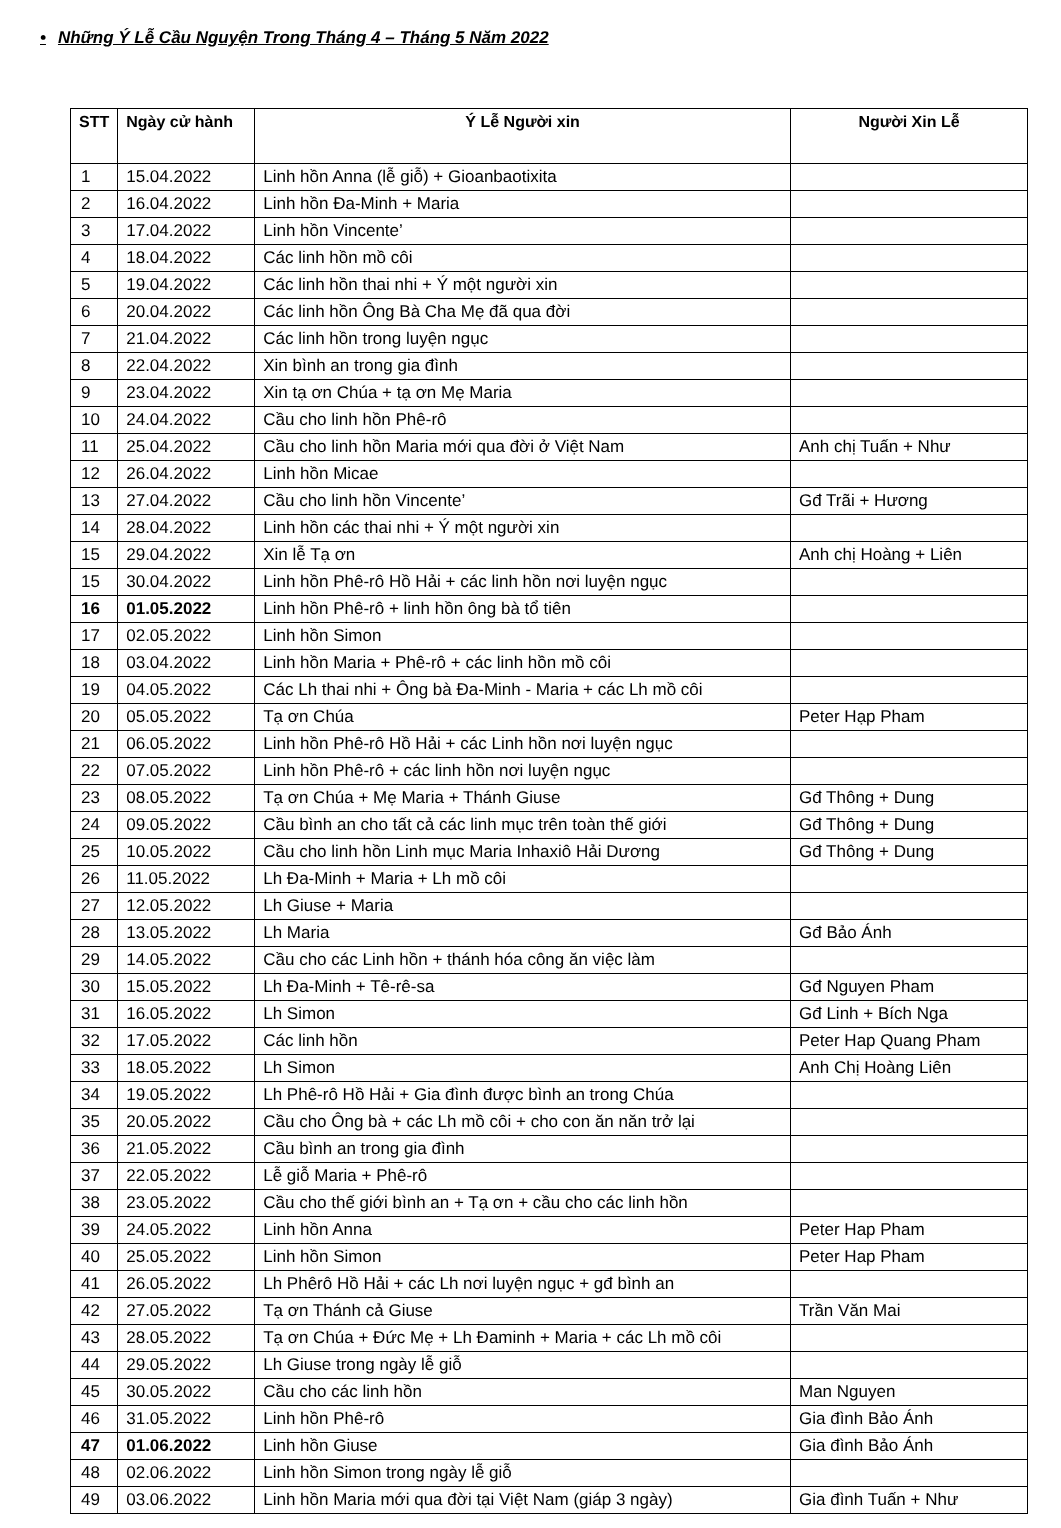• Những Ý Lễ Cầu Nguyện Trong Tháng 4 – Tháng 5 Năm 2022
| STT | Ngày cử hành | Ý Lễ Người xin | Người Xin Lễ |
| --- | --- | --- | --- |
| 1 | 15.04.2022 | Linh hồn Anna (lễ giỗ) + Gioanbaotixita | |
| 2 | 16.04.2022 | Linh hồn Đa-Minh + Maria | |
| 3 | 17.04.2022 | Linh hồn Vincente’ | |
| 4 | 18.04.2022 | Các linh hồn mồ côi | |
| 5 | 19.04.2022 | Các linh hồn thai nhi + Ý một người xin | |
| 6 | 20.04.2022 | Các linh hồn Ông Bà Cha Mẹ đã qua đời | |
| 7 | 21.04.2022 | Các linh hồn trong luyện ngục | |
| 8 | 22.04.2022 | Xin bình an trong gia đình | |
| 9 | 23.04.2022 | Xin tạ ơn Chúa + tạ ơn Mẹ Maria | |
| 10 | 24.04.2022 | Cầu cho linh hồn Phê-rô | |
| 11 | 25.04.2022 | Cầu cho linh hồn Maria mới qua đời ở Việt Nam | Anh chị Tuấn + Như |
| 12 | 26.04.2022 | Linh hồn Micae | |
| 13 | 27.04.2022 | Cầu cho linh hồn Vincente’ | Gđ Trãi + Hương |
| 14 | 28.04.2022 | Linh hồn các thai nhi + Ý một người xin | |
| 15 | 29.04.2022 | Xin lễ Tạ ơn | Anh chị Hoàng + Liên |
| 15 | 30.04.2022 | Linh hồn Phê-rô Hồ Hải + các linh hồn nơi luyện ngục | |
| 16 | 01.05.2022 | Linh hồn Phê-rô + linh hồn ông bà tổ tiên | |
| 17 | 02.05.2022 | Linh hồn Simon | |
| 18 | 03.04.2022 | Linh hồn Maria + Phê-rô + các linh hồn mồ côi | |
| 19 | 04.05.2022 | Các Lh thai nhi + Ông bà Đa-Minh - Maria + các Lh mồ côi | |
| 20 | 05.05.2022 | Tạ ơn Chúa | Peter Hạp Pham |
| 21 | 06.05.2022 | Linh hồn Phê-rô Hồ Hải + các Linh hồn nơi luyện ngục | |
| 22 | 07.05.2022 | Linh hồn Phê-rô + các linh hồn nơi luyện ngục | |
| 23 | 08.05.2022 | Tạ ơn Chúa + Mẹ Maria + Thánh Giuse | Gđ Thông + Dung |
| 24 | 09.05.2022 | Cầu bình an cho tất cả các linh mục trên toàn thế giới | Gđ Thông + Dung |
| 25 | 10.05.2022 | Cầu cho linh hồn Linh mục Maria Inhaxiô Hải Dương | Gđ Thông + Dung |
| 26 | 11.05.2022 | Lh Đa-Minh + Maria + Lh mồ côi | |
| 27 | 12.05.2022 | Lh Giuse + Maria | |
| 28 | 13.05.2022 | Lh Maria | Gđ Bảo Ánh |
| 29 | 14.05.2022 | Cầu cho các Linh hồn + thánh hóa công ăn việc làm | |
| 30 | 15.05.2022 | Lh Đa-Minh + Tê-rê-sa | Gđ Nguyen Pham |
| 31 | 16.05.2022 | Lh Simon | Gđ Linh + Bích Nga |
| 32 | 17.05.2022 | Các linh hồn | Peter Hap Quang Pham |
| 33 | 18.05.2022 | Lh Simon | Anh Chị Hoàng Liên |
| 34 | 19.05.2022 | Lh Phê-rô Hồ Hải + Gia đình được bình an trong Chúa | |
| 35 | 20.05.2022 | Cầu cho Ông bà + các Lh mồ côi + cho con ăn năn trở lại | |
| 36 | 21.05.2022 | Cầu bình an trong gia đình | |
| 37 | 22.05.2022 | Lễ giỗ Maria + Phê-rô | |
| 38 | 23.05.2022 | Cầu cho thế giới bình an + Tạ ơn + cầu cho các linh hồn | |
| 39 | 24.05.2022 | Linh hồn Anna | Peter Hap Pham |
| 40 | 25.05.2022 | Linh hồn Simon | Peter Hap Pham |
| 41 | 26.05.2022 | Lh Phêrô Hồ Hải + các Lh nơi luyện ngục + gđ bình an | |
| 42 | 27.05.2022 | Tạ ơn Thánh cả Giuse | Trần Văn Mai |
| 43 | 28.05.2022 | Tạ ơn Chúa + Đức Mẹ + Lh Đaminh + Maria + các Lh mồ côi | |
| 44 | 29.05.2022 | Lh Giuse trong ngày lễ giỗ | |
| 45 | 30.05.2022 | Cầu cho các linh hồn | Man Nguyen |
| 46 | 31.05.2022 | Linh hồn Phê-rô | Gia đình Bảo Ánh |
| 47 | 01.06.2022 | Linh hồn Giuse | Gia đình Bảo Ánh |
| 48 | 02.06.2022 | Linh hồn Simon trong ngày lễ giỗ | |
| 49 | 03.06.2022 | Linh hồn Maria mới qua đời tại Việt Nam (giáp 3 ngày) | Gia đình Tuấn + Như |